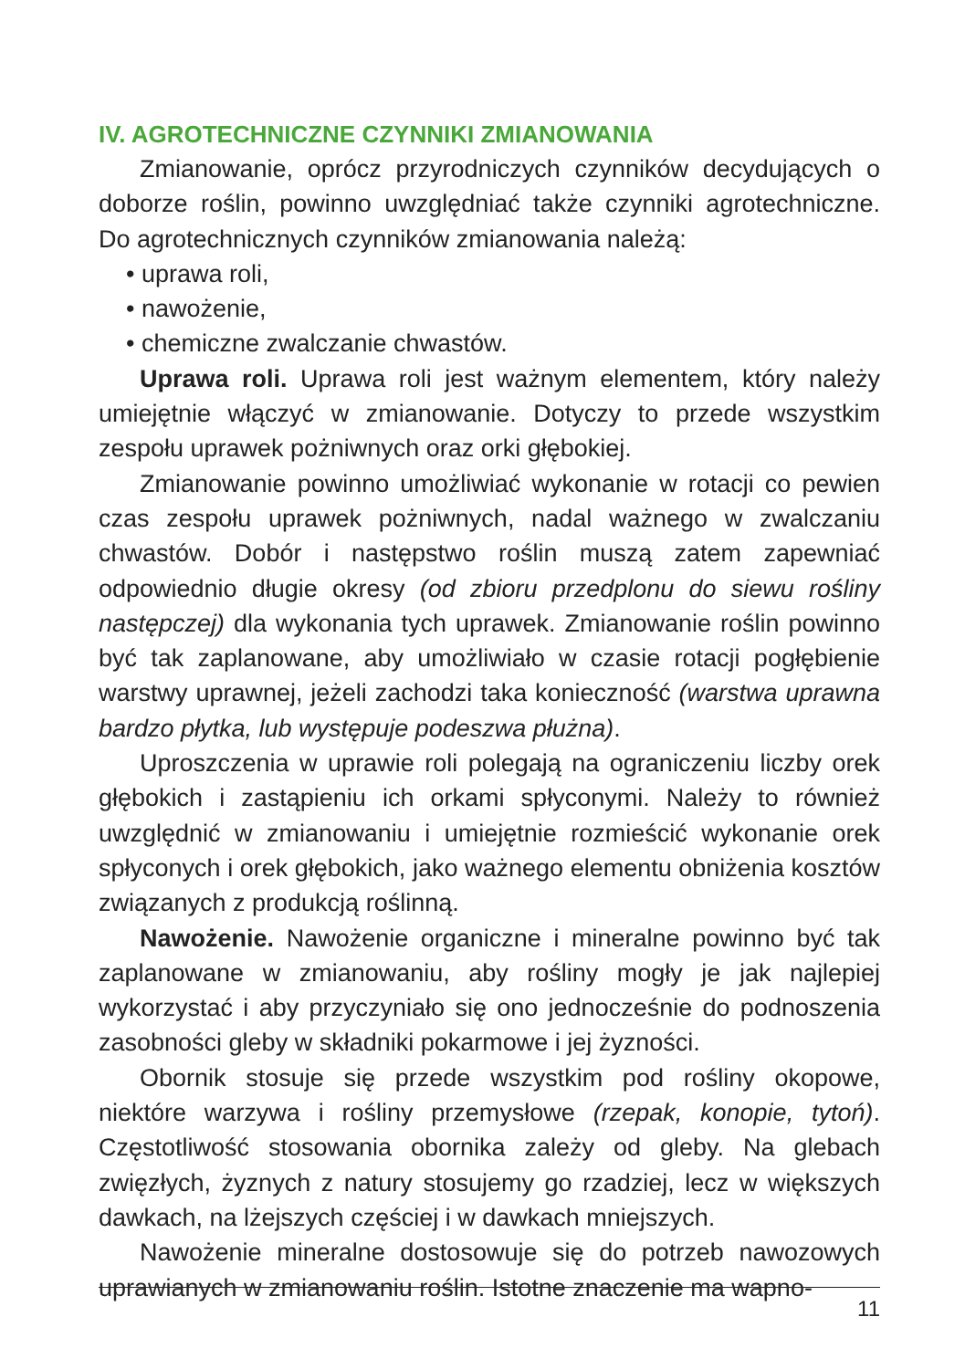IV. AGROTECHNICZNE CZYNNIKI ZMIANOWANIA
Zmianowanie, oprócz przyrodniczych czynników decydujących o doborze roślin, powinno uwzględniać także czynniki agrotechniczne. Do agrotechnicznych czynników zmianowania należą:
• uprawa roli,
• nawożenie,
• chemiczne zwalczanie chwastów.
Uprawa roli. Uprawa roli jest ważnym elementem, który należy umiejętnie włączyć w zmianowanie. Dotyczy to przede wszystkim zespołu uprawek pożniwnych oraz orki głębokiej.
Zmianowanie powinno umożliwiać wykonanie w rotacji co pewien czas zespołu uprawek pożniwnych, nadal ważnego w zwalczaniu chwastów. Dobór i następstwo roślin muszą zatem zapewniać odpowiednio długie okresy (od zbioru przedplonu do siewu rośliny następczej) dla wykonania tych uprawek. Zmianowanie roślin powinno być tak zaplanowane, aby umożliwiało w czasie rotacji pogłębienie warstwy uprawnej, jeżeli zachodzi taka konieczność (warstwa uprawna bardzo płytka, lub występuje podeszwa płużna).
Uproszczenia w uprawie roli polegają na ograniczeniu liczby orek głębokich i zastąpieniu ich orkami spłyconymi. Należy to również uwzględnić w zmianowaniu i umiejętnie rozmieścić wykonanie orek spłyconych i orek głębokich, jako ważnego elementu obniżenia kosztów związanych z produkcją roślinną.
Nawożenie. Nawożenie organiczne i mineralne powinno być tak zaplanowane w zmianowaniu, aby rośliny mogły je jak najlepiej wykorzystać i aby przyczyniało się ono jednocześnie do podnoszenia zasobności gleby w składniki pokarmowe i jej żyzności.
Obornik stosuje się przede wszystkim pod rośliny okopowe, niektóre warzywa i rośliny przemysłowe (rzepak, konopie, tytoń). Częstotliwość stosowania obornika zależy od gleby. Na glebach zwięzłych, żyznych z natury stosujemy go rzadziej, lecz w większych dawkach, na lżejszych częściej i w dawkach mniejszych.
Nawożenie mineralne dostosowuje się do potrzeb nawozowych uprawianych w zmianowaniu roślin. Istotne znaczenie ma wapno-
11